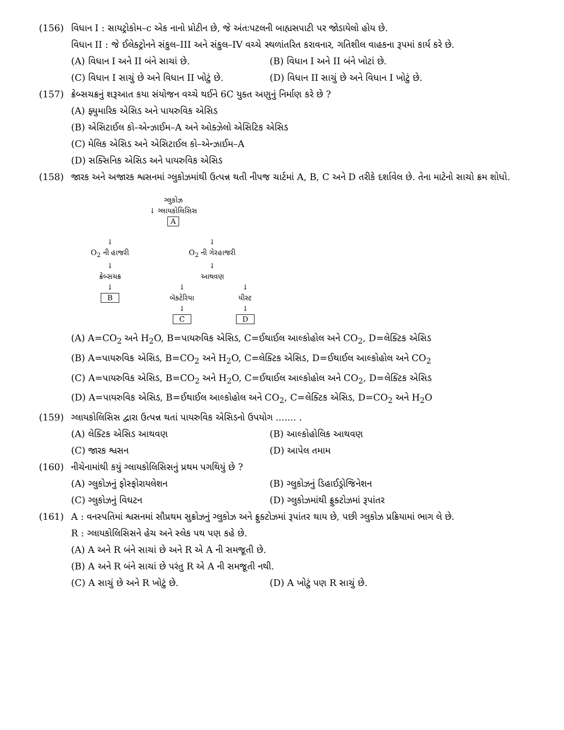(156) વિધાન I : સાયટ્રોકોમ–c એક નાનો પ્રોટીન છે, જે અંતઃપટલની બાહ્યસપાટી પર જોડાયેલો હોય છે.
વિધાન II : જે ઈલેક્ટ્રોનને સંકુલ–III અને સંકુલ–IV વચ્ચે સ્થળાંતરિત કરાવનાર, ગતિશીલ વાહકના રૂપમાં કાર્ય કરે છે.
(A) વિધાન I અને II બંને સાચાં છે. (B) વિધાન I અને II બંને ખોટાં છે.
(C) વિધાન I સાચું છે અને વિધાન II ખોટું છે.
(D) વિધાન II સાચું છે અને વિધાન I ખોટું છે.
(157) ક્રેબ્સચક્રનું શરૂઆત કયા સંયોજન વચ્ચે થઈને 6C યુક્ત અણુનું નિર્માણ કરે છે ?
(A) ફ્યુમારિક એસિડ અને પાયરુવિક એસિડ
(B) એસિટાઈલ કો–એન્ઝાઈમ–A અને ઓક્ઝેલો એસિટિક એસિડ
(C) મેલિક એસિડ અને એસિટાઈલ કો–એન્ઝાઈમ–A
(D) સક્સિનિક એસિડ અને પાયરુવિક એસિડ
(158) જારક અને અજારક શ્વસનમાં ગ્લુકોઝમાંથી ઉત્પન્ન થતી નીપજ ચાર્ટમાં A, B, C અને D તરીકે દર્શાવેલ છે. તેના માટેનો સાચો ક્રમ શોધો.
ગ્લુકોઝ
↓ ગ્લાયકોલિસિસ
A
↓
O<sub>2</sub> ની હાજરી
↓
ક્રેબ્સચક્ર
↓
B
↓
O<sub>2</sub> ની ગેરહાજરી
↓
આથવણ
↓
બૅક્ટેરિયા
↓
C
↓
યીસ્ટ
↓
D
(A) A=CO<sub>2</sub> અને H<sub>2</sub>O, B=પાયરુવિક એસિડ, C=ઈથાઈલ આલ્કોહોલ અને CO<sub>2</sub>, D=લેક્ટિક એસિડ
(B) A=પાયરુવિક એસિડ, B=CO<sub>2</sub> અને H<sub>2</sub>O, C=લેક્ટિક એસિડ, D=ઈથાઈલ આલ્કોહોલ અને CO<sub>2</sub>
(C) A=પાયરુવિક એસિડ, B=CO<sub>2</sub> અને H<sub>2</sub>O, C=ઈથાઈલ આલ્કોહોલ અને CO<sub>2</sub>, D=લેક્ટિક એસિડ
(D) A=પાયરુવિક એસિડ, B=ઈથાઈલ આલ્કોહોલ અને CO<sub>2</sub>, C=લેક્ટિક એસિડ, D=CO<sub>2</sub> અને H<sub>2</sub>O
(159) ગ્લાયકોલિસિસ દ્વારા ઉત્પન્ન થતાં પાયરુવિક એસિડનો ઉપયોગ ....... .
(A) લેક્ટિક એસિડ આથવણ (B) આલ્કોહોલિક આથવણ
(C) જારક શ્વસન (D) આપેલ તમામ
(160) નીચેનામાંથી કયું ગ્લાયકોલિસિસનું પ્રથમ પગથિયું છે ?
(A) ગ્લુકોઝનું ફોસ્ફોરાયલેશન (B) ગ્લુકોઝનું ડિહાઈડ્રોજિનેશન
(C) ગ્લુકોઝનું વિઘટન (D) ગ્લુકોઝમાંથી ફ્રુક્ટોઝમાં રૂપાંતર
(161) A : વનસ્પતિમાં શ્વસનમાં સૌપ્રથમ સુક્રોઝનું ગ્લુકોઝ અને ફ્રુક્ટોઝમાં રૂપાંતર થાય છે, પછી ગ્લુકોઝ પ્રક્રિયામાં ભાગ લે છે.
R : ગ્લાયકોલિસિસને હેચ અને સ્લેક પથ પણ કહે છે.
(A) A અને R બંને સાચાં છે અને R એ A ની સમજૂતી છે.
(B) A અને R બંને સાચાં છે પરંતુ R એ A ની સમજૂતી નથી.
(C) A સાચું છે અને R ખોટું છે. (D) A ખોટું પણ R સાચું છે.